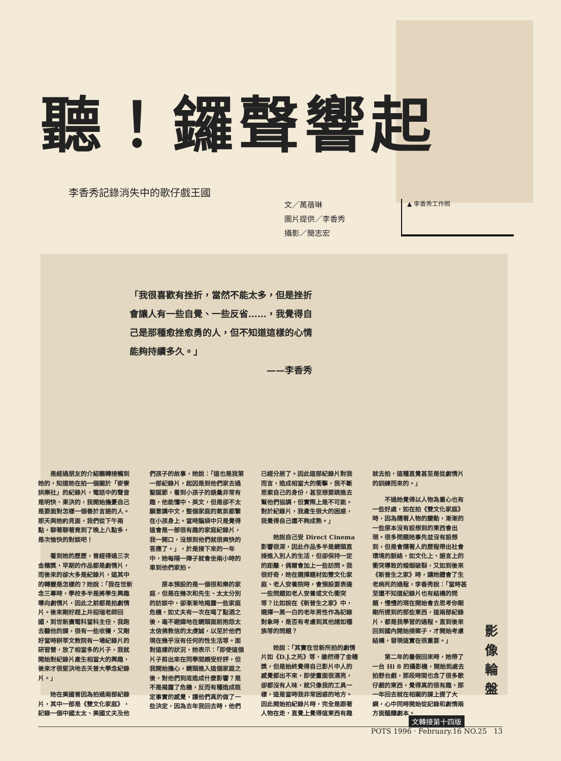聽！鑼聲響起
李香秀記錄消失中的歌仔戲王國
文／萬蓓琳
圖片提供／李香秀
攝影／簡志宏
▲ 李香秀工作照
「我很喜歡有挫折，當然不能太多，但是挫折會讓人有一些自覺、一些反省……，我覺得自己是那種愈挫愈勇的人，但不知道這樣的心情能夠持續多久。」
——李香秀
是經過朋友的介紹輾轉接觸到她的，知道她在拍一個關於「麥寮拱樂社」的紀錄片，電話中的聲音是明快、果決的，我開始擔憂自己是要面對怎樣一個善於言語的人。那天與她約見面，我們從下午兩點，聊著聊著竟到了晚上八點多，是次愉快的對談吧！
看到她的歷歷，曾經得過三次金穗獎，早期的作品都是劇情片，而後來的卻大多是紀錄片，這其中的轉變是怎樣的？她說：「我在世新念三專時，學校多半是將學生興趣導向劇情片，因此之前都是拍劇情片。後來剛好趕上井迎瑞老師回國，到世新廣電科當科主任，我跑去聽他的課，很有一些收穫，又剛好當時耕莘文教院有一場紀錄片的研習營，放了相當多的片子，我就開始對紀錄片產生相當大的興趣，後來才很堅決地去天普大學念紀錄片。」
她在美國曾因為拍過兩部紀錄片，其中一部是《雙文化家庭》，記錄一個中國太太、美國丈夫及他們孩子的故事，她說：「這也是我第一部紀錄片，起因是到他們家去過聖誕節，看到小孩子的語彙非常有趣，他能懂中、英文，但是卻不太願意講中文，整個家庭的氣氛都繫在小孩身上。當時腦袋中只是覺得這會是一部很有趣的家庭紀錄片，我一開口，沒想到他們就很爽快的答應了。」，於是接下來的一年中，她每隔一陣子就會坐兩小時的車到他們家拍。
原本預設的是一個很和樂的家庭，但是在幾次和先生、太太分別的訪談中，卻漸漸地揭露一些家庭危機，如丈夫有一次在喝了點酒之後，毫不避諱地在鏡頭面前抱怨太太信佛教信的太虔誠，以至於他們現在幾乎沒有任何的性生活等。面對這樣的狀況，她表示：「即使這個片子剪出來在同學間頗受好評，但我開始擔心，鏡頭進入這個家庭之後，對他們到底造成什麼影響？是不是揭露了危機，反而有種造成既定事實的感覺，讓他們真的做了一些決定，因為去年我回去時，他們已經分居了。因此這部紀錄片對我而言，造成相當大的衝擊，我不斷思索自己的身份，甚至想要跳進去幫他們協調，但實際上是不可能。對於紀錄片，我產生很大的困惑，我覺得自己還不夠成熟。」
她說自己受 Direct Cinema 影響很深，因此作品多半是鏡頭直接進入別人的生活，但卻保持一定的距離，偶爾會加上一些訪問。我很好奇，她在選擇題材如雙文化家庭、老人安養院時，會預設要表達一些問題如老人安養或文化衝突等？比如說在《新普生之家》中，選擇一黑一白的老年男性作為記錄對象時，是否有考慮到其他諸如種族等的問題？
她說：「其實在世新所拍的劇情片如《D.J.之死》等，雖然得了金穗獎，但是始終覺得自己影片中人的感覺都出不來，即使畫面很漂亮，卻都沒有人味，就只像我的工具一樣，這是當時我非常困惑的地方。因此開始拍紀錄片時，完全是跟著人物在走，直覺上覺得這東西有趣就去拍，這種直覺甚至是從劇情片的訓練而來的。」
不過她覺得以人物為重心也有一些好處，如在拍《雙文化家庭》時，因為隨著人物的變動，漸漸的一些原本沒有設想到的東西會出現。很多問題她事先並沒有設想到，但是會隨著人的歷程帶出社會環境的脈絡，如文化上、語言上的衝突導致的婚姻破裂，又如到後來《新普生之家》時，讓她體會了生老病死的過程，李香秀說：「當時甚至還不知道紀錄片也有結構的問題，慢慢的現在開始會去思考你剛剛所提到的那些東西，這兩部紀錄片，都是我學習的過程。直到後來回到國內開始接案子，才開始考慮結構，發現這實在很重要。」
第二年的暑假回來時，她帶了一台 Hi 8 的攝影機，開始到處去拍野台戲，那段時間也念了很多歌仔戲的東西，覺得真的很有趣，那一年回去就在相關的課上提了大綱，心中同時開始從記錄和劇情兩方面醞釀劇本。
影 像 輪 盤
文轉接第十四版
POTS 1996 · February.16 NO.25 13